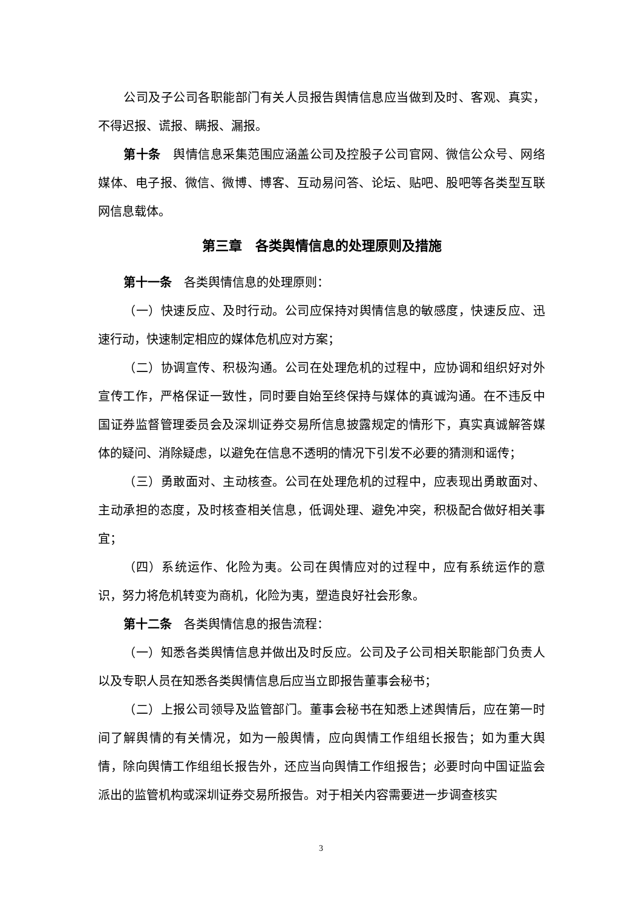公司及子公司各职能部门有关人员报告舆情信息应当做到及时、客观、真实，不得迟报、谎报、瞒报、漏报。
第十条　舆情信息采集范围应涵盖公司及控股子公司官网、微信公众号、网络媒体、电子报、微信、微博、博客、互动易问答、论坛、贴吧、股吧等各类型互联网信息载体。
第三章　各类舆情信息的处理原则及措施
第十一条　各类舆情信息的处理原则：
（一）快速反应、及时行动。公司应保持对舆情信息的敏感度，快速反应、迅速行动，快速制定相应的媒体危机应对方案；
（二）协调宣传、积极沟通。公司在处理危机的过程中，应协调和组织好对外宣传工作，严格保证一致性，同时要自始至终保持与媒体的真诚沟通。在不违反中国证券监督管理委员会及深圳证券交易所信息披露规定的情形下，真实真诚解答媒体的疑问、消除疑虑，以避免在信息不透明的情况下引发不必要的猜测和谣传；
（三）勇敢面对、主动核查。公司在处理危机的过程中，应表现出勇敢面对、主动承担的态度，及时核查相关信息，低调处理、避免冲突，积极配合做好相关事宜；
（四）系统运作、化险为夷。公司在舆情应对的过程中，应有系统运作的意识，努力将危机转变为商机，化险为夷，塑造良好社会形象。
第十二条　各类舆情信息的报告流程：
（一）知悉各类舆情信息并做出及时反应。公司及子公司相关职能部门负责人以及专职人员在知悉各类舆情信息后应当立即报告董事会秘书；
（二）上报公司领导及监管部门。董事会秘书在知悉上述舆情后，应在第一时间了解舆情的有关情况，如为一般舆情，应向舆情工作组组长报告；如为重大舆情，除向舆情工作组组长报告外，还应当向舆情工作组报告；必要时向中国证监会派出的监管机构或深圳证券交易所报告。对于相关内容需要进一步调查核实
3